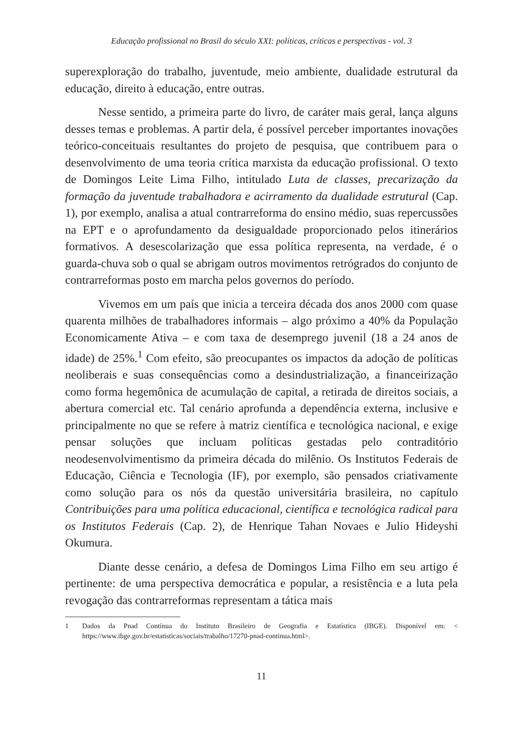Educação profissional no Brasil do século XXI: políticas, críticas e perspectivas - vol. 3
superexploração do trabalho, juventude, meio ambiente, dualidade estrutural da educação, direito à educação, entre outras.
Nesse sentido, a primeira parte do livro, de caráter mais geral, lança alguns desses temas e problemas. A partir dela, é possível perceber importantes inovações teórico-conceituais resultantes do projeto de pesquisa, que contribuem para o desenvolvimento de uma teoria crítica marxista da educação profissional. O texto de Domingos Leite Lima Filho, intitulado Luta de classes, precarização da formação da juventude trabalhadora e acirramento da dualidade estrutural (Cap. 1), por exemplo, analisa a atual contrarreforma do ensino médio, suas repercussões na EPT e o aprofundamento da desigualdade proporcionado pelos itinerários formativos. A desescolarização que essa política representa, na verdade, é o guarda-chuva sob o qual se abrigam outros movimentos retrógrados do conjunto de contrarreformas posto em marcha pelos governos do período.
Vivemos em um país que inicia a terceira década dos anos 2000 com quase quarenta milhões de trabalhadores informais – algo próximo a 40% da População Economicamente Ativa – e com taxa de desemprego juvenil (18 a 24 anos de idade) de 25%.<sup>1</sup> Com efeito, são preocupantes os impactos da adoção de políticas neoliberais e suas consequências como a desindustrialização, a financeirização como forma hegemônica de acumulação de capital, a retirada de direitos sociais, a abertura comercial etc. Tal cenário aprofunda a dependência externa, inclusive e principalmente no que se refere à matriz científica e tecnológica nacional, e exige pensar soluções que incluam políticas gestadas pelo contraditório neodesenvolvimentismo da primeira década do milênio. Os Institutos Federais de Educação, Ciência e Tecnologia (IF), por exemplo, são pensados criativamente como solução para os nós da questão universitária brasileira, no capítulo Contribuições para uma política educacional, científica e tecnológica radical para os Institutos Federais (Cap. 2), de Henrique Tahan Novaes e Julio Hideyshi Okumura.
Diante desse cenário, a defesa de Domingos Lima Filho em seu artigo é pertinente: de uma perspectiva democrática e popular, a resistência e a luta pela revogação das contrarreformas representam a tática mais
1 Dados da Pnad Contínua do Instituto Brasileiro de Geografia e Estatística (IBGE). Disponível em: < https://www.ibge.gov.br/estatisticas/sociais/trabalho/17270-pnad-continua.html>.
11